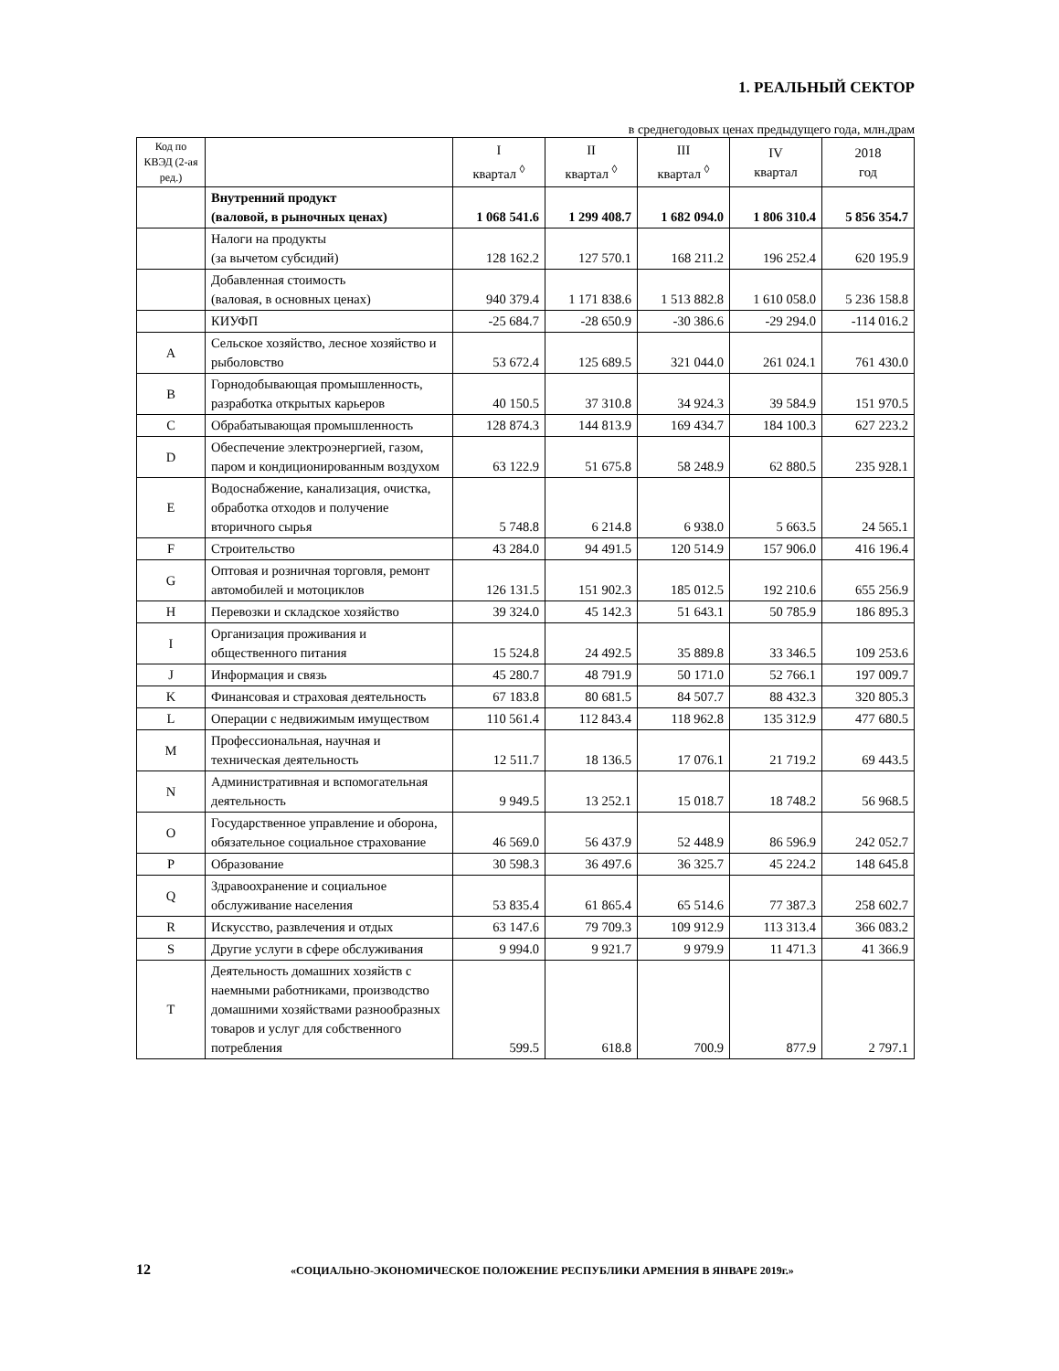1. РЕАЛЬНЫЙ СЕКТОР
в среднегодовых ценах предыдущего года, млн.драм
| Код по КВЭД (2-ая ред.) | | I квартал <sup>◊</sup> | II квартал <sup>◊</sup> | III квартал <sup>◊</sup> | IV квартал | 2018 год |
| --- | --- | --- | --- | --- | --- | --- |
| | Внутренний продукт (валовой, в рыночных ценах) | 1 068 541.6 | 1 299 408.7 | 1 682 094.0 | 1 806 310.4 | 5 856 354.7 |
| | Налоги на продукты (за вычетом субсидий) | 128 162.2 | 127 570.1 | 168 211.2 | 196 252.4 | 620 195.9 |
| | Добавленная стоимость (валовая, в основных ценах) | 940 379.4 | 1 171 838.6 | 1 513 882.8 | 1 610 058.0 | 5 236 158.8 |
| | КИУФП | -25 684.7 | -28 650.9 | -30 386.6 | -29 294.0 | -114 016.2 |
| A | Сельское хозяйство, лесное хозяйство и рыболовство | 53 672.4 | 125 689.5 | 321 044.0 | 261 024.1 | 761 430.0 |
| B | Горнодобывающая промышленность, разработка открытых карьеров | 40 150.5 | 37 310.8 | 34 924.3 | 39 584.9 | 151 970.5 |
| C | Обрабатывающая промышленность | 128 874.3 | 144 813.9 | 169 434.7 | 184 100.3 | 627 223.2 |
| D | Обеспечение электроэнергией, газом, паром и кондиционированным воздухом | 63 122.9 | 51 675.8 | 58 248.9 | 62 880.5 | 235 928.1 |
| E | Водоснабжение, канализация, очистка, обработка отходов и получение вторичного сырья | 5 748.8 | 6 214.8 | 6 938.0 | 5 663.5 | 24 565.1 |
| F | Строительство | 43 284.0 | 94 491.5 | 120 514.9 | 157 906.0 | 416 196.4 |
| G | Оптовая и розничная торговля, ремонт автомобилей и мотоциклов | 126 131.5 | 151 902.3 | 185 012.5 | 192 210.6 | 655 256.9 |
| H | Перевозки и складское хозяйство | 39 324.0 | 45 142.3 | 51 643.1 | 50 785.9 | 186 895.3 |
| I | Организация проживания и общественного питания | 15 524.8 | 24 492.5 | 35 889.8 | 33 346.5 | 109 253.6 |
| J | Информация и связь | 45 280.7 | 48 791.9 | 50 171.0 | 52 766.1 | 197 009.7 |
| K | Финансовая и страховая деятельность | 67 183.8 | 80 681.5 | 84 507.7 | 88 432.3 | 320 805.3 |
| L | Операции с недвижимым имуществом | 110 561.4 | 112 843.4 | 118 962.8 | 135 312.9 | 477 680.5 |
| M | Профессиональная, научная и техническая деятельность | 12 511.7 | 18 136.5 | 17 076.1 | 21 719.2 | 69 443.5 |
| N | Административная и вспомогательная деятельность | 9 949.5 | 13 252.1 | 15 018.7 | 18 748.2 | 56 968.5 |
| O | Государственное управление и оборона, обязательное социальное страхование | 46 569.0 | 56 437.9 | 52 448.9 | 86 596.9 | 242 052.7 |
| P | Образование | 30 598.3 | 36 497.6 | 36 325.7 | 45 224.2 | 148 645.8 |
| Q | Здравоохранение и социальное обслуживание населения | 53 835.4 | 61 865.4 | 65 514.6 | 77 387.3 | 258 602.7 |
| R | Искусство, развлечения и отдых | 63 147.6 | 79 709.3 | 109 912.9 | 113 313.4 | 366 083.2 |
| S | Другие услуги в сфере обслуживания | 9 994.0 | 9 921.7 | 9 979.9 | 11 471.3 | 41 366.9 |
| T | Деятельность домашних хозяйств с наемными работниками, производство домашними хозяйствами разнообразных товаров и услуг для собственного потребления | 599.5 | 618.8 | 700.9 | 877.9 | 2 797.1 |
12 «СОЦИАЛЬНО-ЭКОНОМИЧЕСКОЕ ПОЛОЖЕНИЕ РЕСПУБЛИКИ АРМЕНИЯ В ЯНВАРЕ 2019г.»